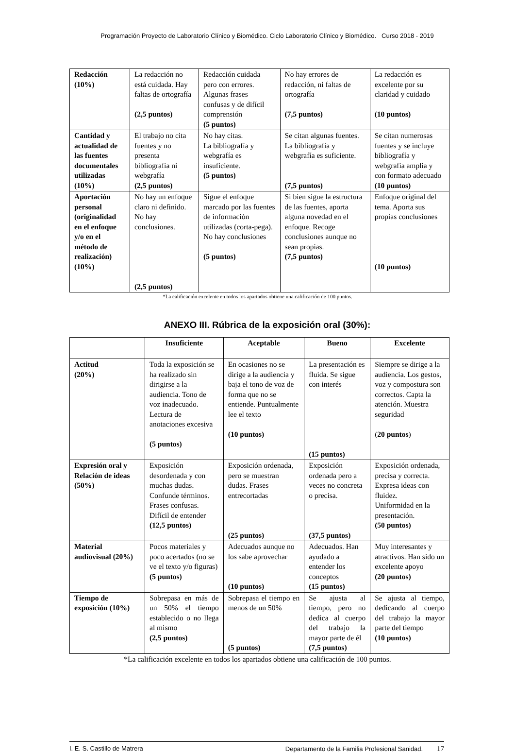Programación Proyecto de Laboratorio Clínico y Biomédico. Ciclo Laboratorio Clínico y Biomédico. Curso 2018 - 2019
| Redacción (10%) | La redacción no está cuidada. Hay faltas de ortografía (2,5 puntos) | Redacción cuidada pero con errores. Algunas frases confusas y de difícil comprensión (5 puntos) | No hay errores de redacción, ni faltas de ortografía (7,5 puntos) | La redacción es excelente por su claridad y cuidado (10 puntos) |
| Cantidad y actualidad de las fuentes documentales utilizadas (10%) | El trabajo no cita fuentes y no presenta bibliografía ni webgrafía (2,5 puntos) | No hay citas. La bibliografía y webgrafía es insuficiente. (5 puntos) | Se citan algunas fuentes. La bibliografía y webgrafía es suficiente. (7,5 puntos) | Se citan numerosas fuentes y se incluye bibliografía y webgrafía amplia y con formato adecuado (10 puntos) |
| Aportación personal (originalidad en el enfoque y/o en el método de realización) (10%) | No hay un enfoque claro ni definido. No hay conclusiones. (2,5 puntos) | Sigue el enfoque marcado por las fuentes de información utilizadas (corta-pega). No hay conclusiones (5 puntos) | Si bien sigue la estructura de las fuentes, aporta alguna novedad en el enfoque. Recoge conclusiones aunque no sean propias. (7,5 puntos) | Enfoque original del tema. Aporta sus propias conclusiones (10 puntos) |
*La calificación excelente en todos los apartados obtiene una calificación de 100 puntos.
ANEXO III. Rúbrica de la exposición oral (30%):
| | Insuficiente | Aceptable | Bueno | Excelente |
| --- | --- | --- | --- | --- |
| Actitud (20%) | Toda la exposición se ha realizado sin dirigirse a la audiencia. Tono de voz inadecuado. Lectura de anotaciones excesiva (5 puntos) | En ocasiones no se dirige a la audiencia y baja el tono de voz de forma que no se entiende. Puntualmente lee el texto (10 puntos) | La presentación es fluida. Se sigue con interés (15 puntos) | Siempre se dirige a la audiencia. Los gestos, voz y compostura son correctos. Capta la atención. Muestra seguridad ( 20 puntos ) |
| Expresión oral y Relación de ideas (50%) | Exposición desordenada y con muchas dudas. Confunde términos. Frases confusas. Difícil de entender (12,5 puntos) | Exposición ordenada, pero se muestran dudas. Frases entrecortadas (25 puntos) | Exposición ordenada pero a veces no concreta o precisa. (37,5 puntos) | Exposición ordenada, precisa y correcta. Expresa ideas con fluidez. Uniformidad en la presentación. (50 puntos) |
| Material audiovisual (20%) | Pocos materiales y poco acertados (no se ve el texto y/o figuras) (5 puntos) | Adecuados aunque no los sabe aprovechar (10 puntos) | Adecuados. Han ayudado a entender los conceptos (15 puntos) | Muy interesantes y atractivos. Han sido un excelente apoyo (20 puntos) |
| Tiempo de exposición (10%) | Sobrepasa en más de un 50% el tiempo establecido o no llega al mismo (2,5 puntos) | Sobrepasa el tiempo en menos de un 50% (5 puntos) | Se ajusta al tiempo, pero no dedica al cuerpo del trabajo la mayor parte de él (7,5 puntos) | Se ajusta al tiempo, dedicando al cuerpo del trabajo la mayor parte del tiempo (10 puntos) |
*La calificación excelente en todos los apartados obtiene una calificación de 100 puntos.
I. E. S. Castillo de Matrera Departamento de la Familia Profesional Sanidad. 17